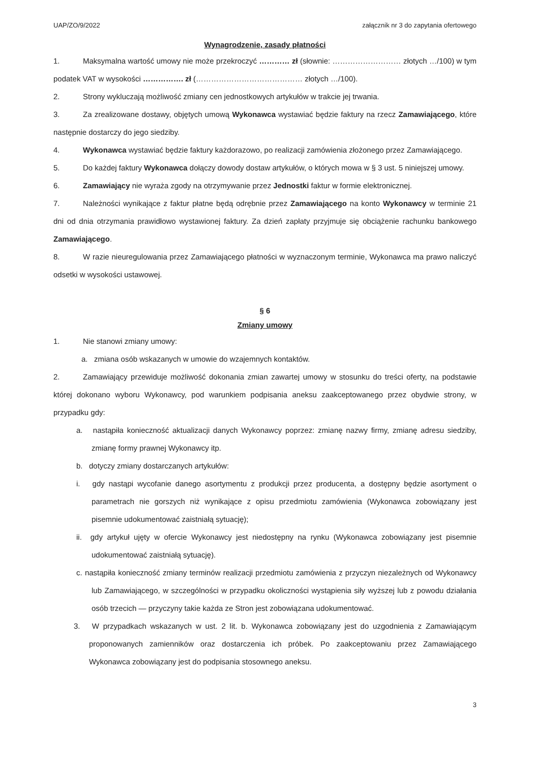UAP/ZO/9/2022 załącznik nr 3 do zapytania ofertowego
Wynagrodzenie, zasady płatności
1. Maksymalna wartość umowy nie może przekroczyć ………… zł (słownie: ……………………… złotych …/100) w tym podatek VAT w wysokości ……………. zł (…………………………………… złotych …/100).
2. Strony wykluczają możliwość zmiany cen jednostkowych artykułów w trakcie jej trwania.
3. Za zrealizowane dostawy, objętych umową Wykonawca wystawiać będzie faktury na rzecz Zamawiającego, które następnie dostarczy do jego siedziby.
4. Wykonawca wystawiać będzie faktury każdorazowo, po realizacji zamówienia złożonego przez Zamawiającego.
5. Do każdej faktury Wykonawca dołączy dowody dostaw artykułów, o których mowa w § 3 ust. 5 niniejszej umowy.
6. Zamawiający nie wyraża zgody na otrzymywanie przez Jednostki faktur w formie elektronicznej.
7. Należności wynikające z faktur płatne będą odrębnie przez Zamawiającego na konto Wykonawcy w terminie 21 dni od dnia otrzymania prawidłowo wystawionej faktury. Za dzień zapłaty przyjmuje się obciążenie rachunku bankowego Zamawiającego.
8. W razie nieuregulowania przez Zamawiającego płatności w wyznaczonym terminie, Wykonawca ma prawo naliczyć odsetki w wysokości ustawowej.
§ 6
Zmiany umowy
1. Nie stanowi zmiany umowy:
a. zmiana osób wskazanych w umowie do wzajemnych kontaktów.
2. Zamawiający przewiduje możliwość dokonania zmian zawartej umowy w stosunku do treści oferty, na podstawie której dokonano wyboru Wykonawcy, pod warunkiem podpisania aneksu zaakceptowanego przez obydwie strony, w przypadku gdy:
a. nastąpiła konieczność aktualizacji danych Wykonawcy poprzez: zmianę nazwy firmy, zmianę adresu siedziby, zmianę formy prawnej Wykonawcy itp.
b. dotyczy zmiany dostarczanych artykułów:
i. gdy nastąpi wycofanie danego asortymentu z produkcji przez producenta, a dostępny będzie asortyment o parametrach nie gorszych niż wynikające z opisu przedmiotu zamówienia (Wykonawca zobowiązany jest pisemnie udokumentować zaistniałą sytuację);
ii. gdy artykuł ujęty w ofercie Wykonawcy jest niedostępny na rynku (Wykonawca zobowiązany jest pisemnie udokumentować zaistniałą sytuację).
c. nastąpiła konieczność zmiany terminów realizacji przedmiotu zamówienia z przyczyn niezależnych od Wykonawcy lub Zamawiającego, w szczególności w przypadku okoliczności wystąpienia siły wyższej lub z powodu działania osób trzecich — przyczyny takie każda ze Stron jest zobowiązana udokumentować.
3. W przypadkach wskazanych w ust. 2 lit. b. Wykonawca zobowiązany jest do uzgodnienia z Zamawiającym proponowanych zamienników oraz dostarczenia ich próbek. Po zaakceptowaniu przez Zamawiającego Wykonawca zobowiązany jest do podpisania stosownego aneksu.
3